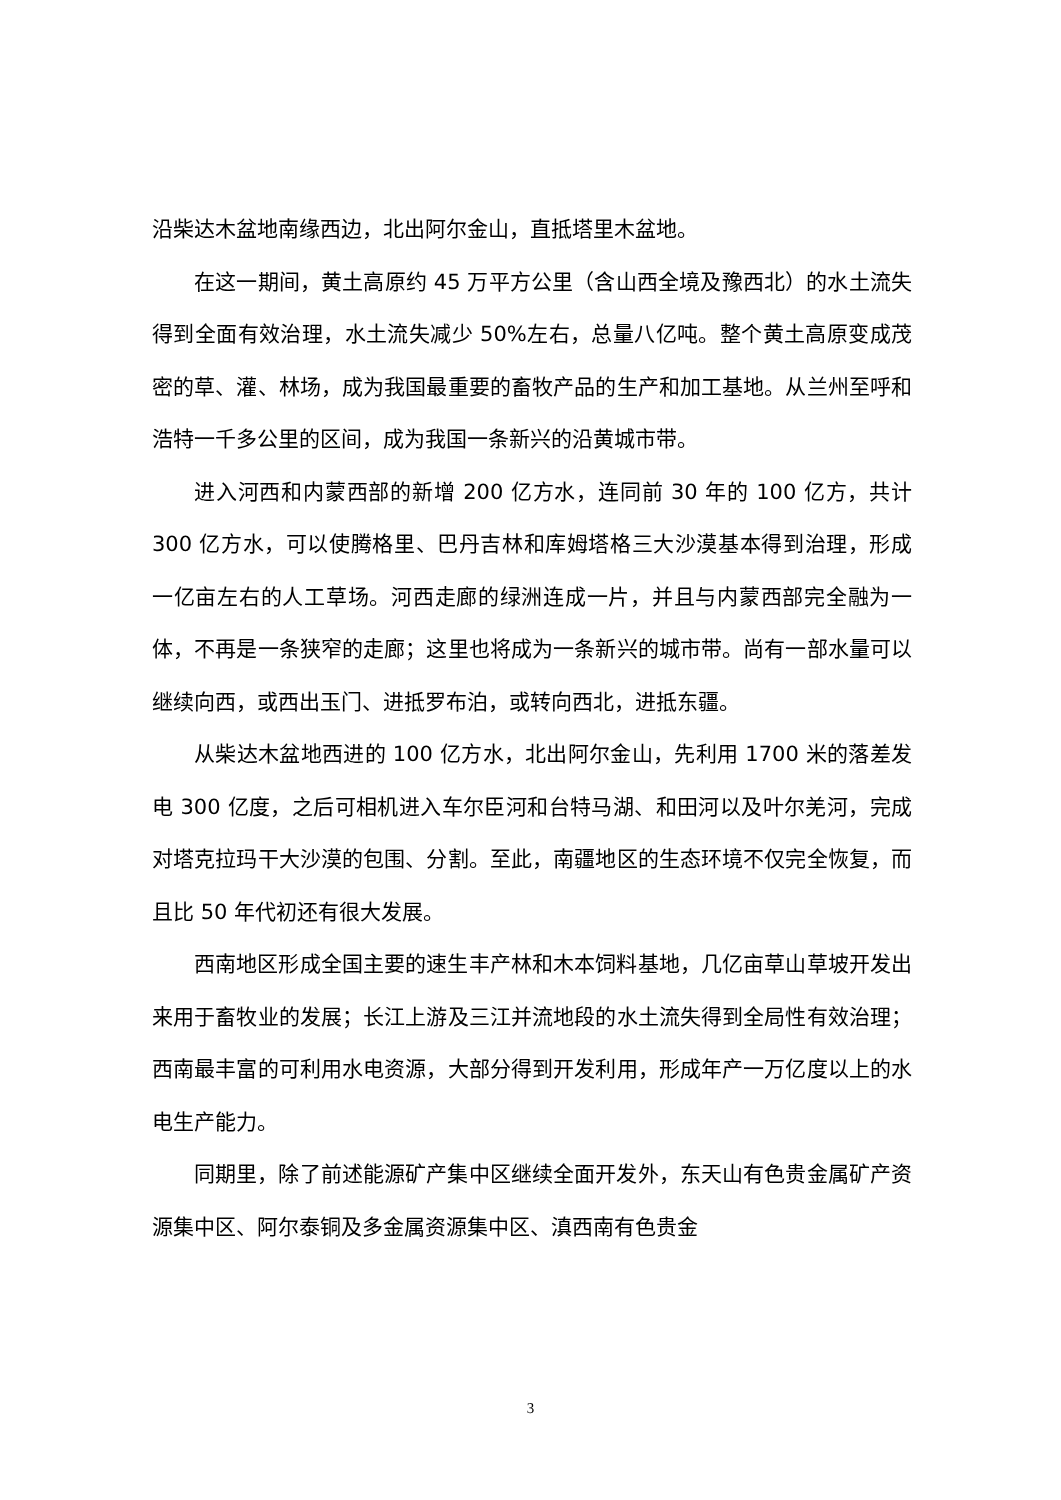沿柴达木盆地南缘西边，北出阿尔金山，直抵塔里木盆地。
在这一期间，黄土高原约 45 万平方公里（含山西全境及豫西北）的水土流失得到全面有效治理，水土流失减少 50%左右，总量八亿吨。整个黄土高原变成茂密的草、灌、林场，成为我国最重要的畜牧产品的生产和加工基地。从兰州至呼和浩特一千多公里的区间，成为我国一条新兴的沿黄城市带。
进入河西和内蒙西部的新增 200 亿方水，连同前 30 年的 100 亿方，共计 300 亿方水，可以使腾格里、巴丹吉林和库姆塔格三大沙漠基本得到治理，形成一亿亩左右的人工草场。河西走廊的绿洲连成一片，并且与内蒙西部完全融为一体，不再是一条狭窄的走廊；这里也将成为一条新兴的城市带。尚有一部水量可以继续向西，或西出玉门、进抵罗布泊，或转向西北，进抵东疆。
从柴达木盆地西进的 100 亿方水，北出阿尔金山，先利用 1700 米的落差发电 300 亿度，之后可相机进入车尔臣河和台特马湖、和田河以及叶尔羌河，完成对塔克拉玛干大沙漠的包围、分割。至此，南疆地区的生态环境不仅完全恢复，而且比 50 年代初还有很大发展。
西南地区形成全国主要的速生丰产林和木本饲料基地，几亿亩草山草坡开发出来用于畜牧业的发展；长江上游及三江并流地段的水土流失得到全局性有效治理；西南最丰富的可利用水电资源，大部分得到开发利用，形成年产一万亿度以上的水电生产能力。
同期里，除了前述能源矿产集中区继续全面开发外，东天山有色贵金属矿产资源集中区、阿尔泰铜及多金属资源集中区、滇西南有色贵金
3